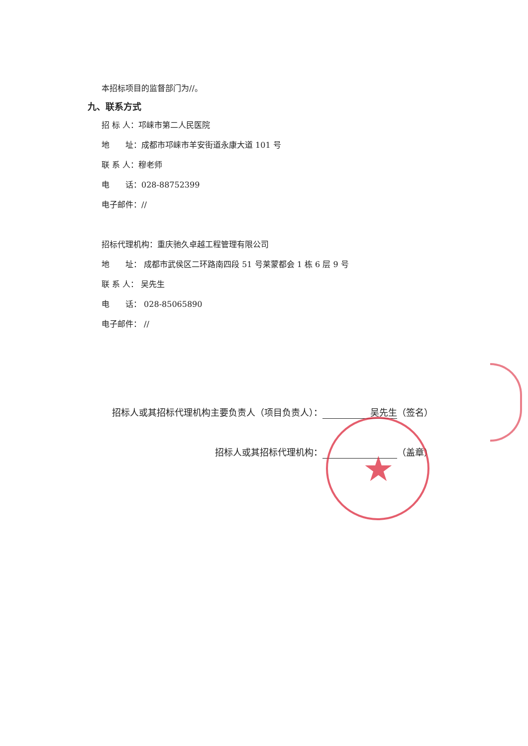本招标项目的监督部门为//。
九、联系方式
招 标 人：邛崃市第二人民医院
地　　址：成都市邛崃市羊安街道永康大道 101 号
联 系 人：穆老师
电　　话：028-88752399
电子邮件：//
招标代理机构：重庆驰久卓越工程管理有限公司
地　　址： 成都市武侯区二环路南四段 51 号莱蒙都会 1 栋 6 层 9 号
联 系 人： 吴先生
电　　话： 028-85065890
电子邮件： //
招标人或其招标代理机构主要负责人（项目负责人）： 吴先生 （签名）
招标人或其招标代理机构： （盖章）
★